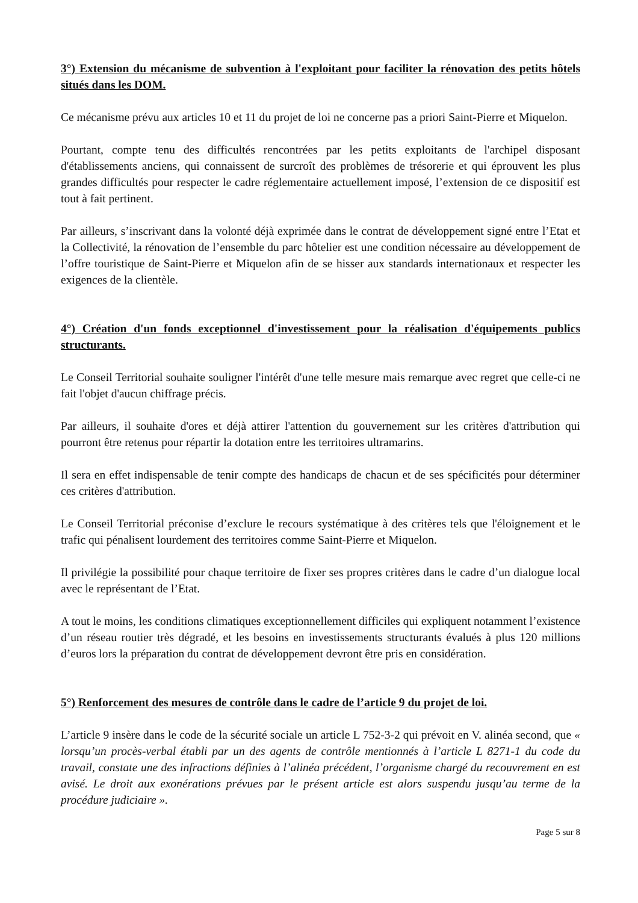3°) Extension du mécanisme de subvention à l'exploitant pour faciliter la rénovation des petits hôtels situés dans les DOM.
Ce mécanisme prévu aux articles 10 et 11 du projet de loi ne concerne pas a priori Saint-Pierre et Miquelon.
Pourtant, compte tenu des difficultés rencontrées par les petits exploitants de l'archipel disposant d'établissements anciens, qui connaissent de surcroît des problèmes de trésorerie et qui éprouvent les plus grandes difficultés pour respecter le cadre réglementaire actuellement imposé, l’extension de ce dispositif est tout à fait pertinent.
Par ailleurs, s’inscrivant dans la volonté déjà exprimée dans le contrat de développement signé entre l’Etat et la Collectivité, la rénovation de l’ensemble du parc hôtelier est une condition nécessaire au développement de l’offre touristique de Saint-Pierre et Miquelon afin de se hisser aux standards internationaux et respecter les exigences de la clientèle.
4°) Création d'un fonds exceptionnel d'investissement pour la réalisation d'équipements publics structurants.
Le Conseil Territorial souhaite souligner l'intérêt d'une telle mesure mais remarque avec regret que celle-ci ne fait l'objet d'aucun chiffrage précis.
Par ailleurs, il souhaite d'ores et déjà attirer l'attention du gouvernement sur les critères d'attribution qui pourront être retenus pour répartir la dotation entre les territoires ultramarins.
Il sera en effet indispensable de tenir compte des handicaps de chacun et de ses spécificités pour déterminer ces critères d'attribution.
Le Conseil Territorial préconise d’exclure le recours systématique à des critères tels que l'éloignement et le trafic qui pénalisent lourdement des territoires comme Saint-Pierre et Miquelon.
Il privilégie la possibilité pour chaque territoire de fixer ses propres critères dans le cadre d’un dialogue local avec le représentant de l’Etat.
A tout le moins, les conditions climatiques exceptionnellement difficiles qui expliquent notamment l’existence d’un réseau routier très dégradé, et les besoins en investissements structurants évalués à plus 120 millions d’euros lors la préparation du contrat de développement devront être pris en considération.
5°) Renforcement des mesures de contrôle dans le cadre de l’article 9 du projet de loi.
L’article 9 insère dans le code de la sécurité sociale un article L 752-3-2 qui prévoit en V. alinéa second, que « lorsqu’un procès-verbal établi par un des agents de contrôle mentionnés à l’article L 8271-1 du code du travail, constate une des infractions définies à l’alinéa précédent, l’organisme chargé du recouvrement en est avisé. Le droit aux exonérations prévues par le présent article est alors suspendu jusqu’au terme de la procédure judiciaire ».
Page 5 sur 8